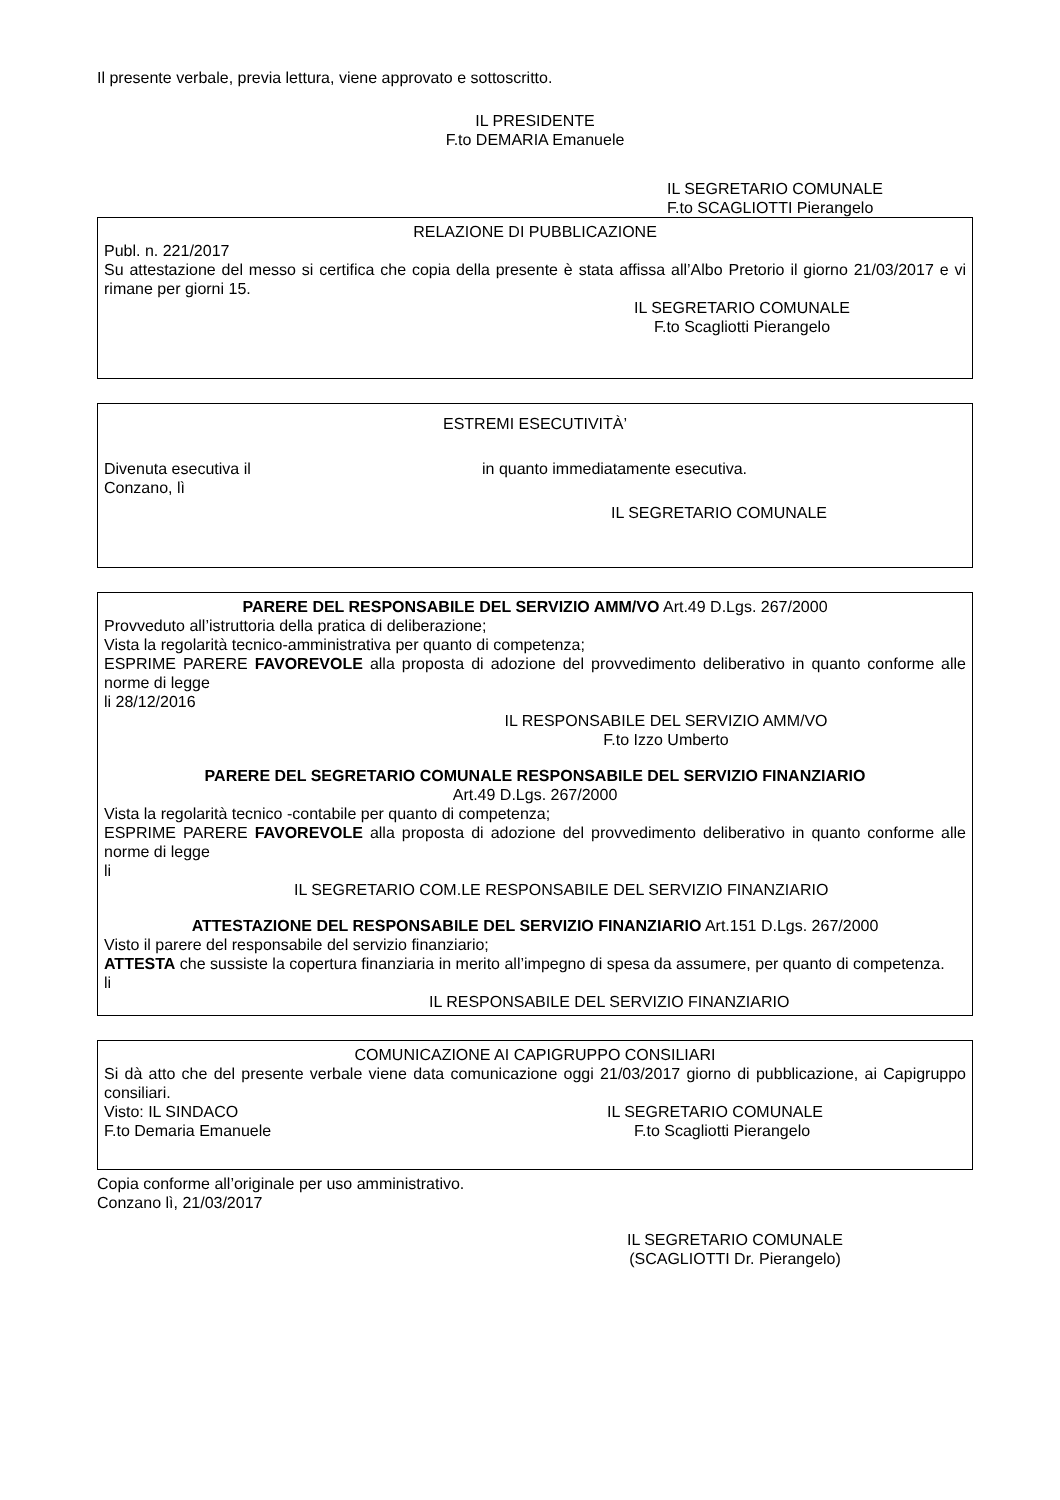Il presente verbale, previa lettura, viene approvato e sottoscritto.
IL PRESIDENTE
F.to DEMARIA Emanuele
IL SEGRETARIO COMUNALE
F.to SCAGLIOTTI Pierangelo
RELAZIONE DI PUBBLICAZIONE
Publ. n. 221/2017
Su attestazione del messo si certifica che copia della presente è stata affissa all’Albo Pretorio il giorno 21/03/2017 e vi rimane per giorni 15.
IL SEGRETARIO COMUNALE
F.to Scagliotti Pierangelo
ESTREMI ESECUTIVITÀ’
Divenuta esecutiva il in quanto immediatamente esecutiva.
Conzano, lì
IL SEGRETARIO COMUNALE
PARERE DEL RESPONSABILE DEL SERVIZIO AMM/VO Art.49 D.Lgs. 267/2000
Provveduto all’istruttoria della pratica di deliberazione;
Vista la regolarità tecnico-amministrativa per quanto di competenza;
ESPRIME PARERE FAVOREVOLE alla proposta di adozione del provvedimento deliberativo in quanto conforme alle norme di legge
li 28/12/2016
IL RESPONSABILE DEL SERVIZIO AMM/VO
F.to Izzo Umberto
PARERE DEL SEGRETARIO COMUNALE RESPONSABILE DEL SERVIZIO FINANZIARIO
Art.49 D.Lgs. 267/2000
Vista la regolarità tecnico -contabile per quanto di competenza;
ESPRIME PARERE FAVOREVOLE alla proposta di adozione del provvedimento deliberativo in quanto conforme alle norme di legge
li
IL SEGRETARIO COM.LE RESPONSABILE DEL SERVIZIO FINANZIARIO
ATTESTAZIONE DEL RESPONSABILE DEL SERVIZIO FINANZIARIO Art.151 D.Lgs. 267/2000
Visto il parere del responsabile del servizio finanziario;
ATTESTA che sussiste la copertura finanziaria in merito all’impegno di spesa da assumere, per quanto di competenza.
li
IL RESPONSABILE DEL SERVIZIO FINANZIARIO
COMUNICAZIONE AI CAPIGRUPPO CONSILIARI
Si dà atto che del presente verbale viene data comunicazione oggi 21/03/2017 giorno di pubblicazione, ai Capigruppo consiliari.
Visto: IL SINDACO IL SEGRETARIO COMUNALE
F.to Demaria Emanuele F.to Scagliotti Pierangelo
Copia conforme all’originale per uso amministrativo.
Conzano lì, 21/03/2017
IL SEGRETARIO COMUNALE
(SCAGLIOTTI Dr. Pierangelo)